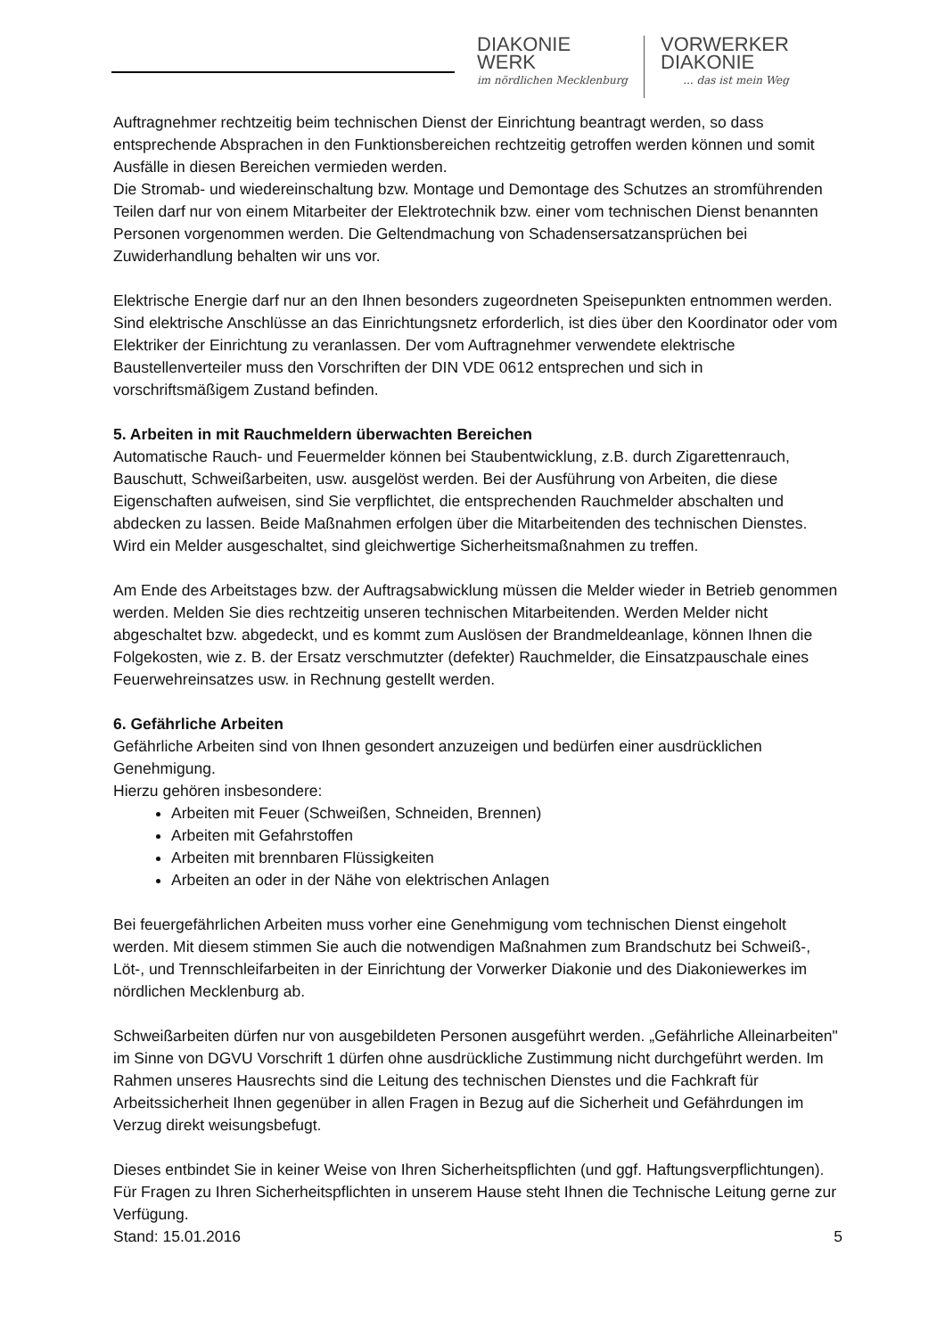DIAKONIE
WERK
im nördlichen Mecklenburg
VORWERKER
DIAKONIE... das ist mein Weg
Auftragnehmer rechtzeitig beim technischen Dienst der Einrichtung beantragt werden, so dass entsprechende Absprachen in den Funktionsbereichen rechtzeitig getroffen werden können und somit Ausfälle in diesen Bereichen vermieden werden.
Die Stromab- und wiedereinschaltung bzw. Montage und Demontage des Schutzes an stromführenden Teilen darf nur von einem Mitarbeiter der Elektrotechnik bzw. einer vom technischen Dienst benannten Personen vorgenommen werden. Die Geltendmachung von Schadensersatzansprüchen bei Zuwiderhandlung behalten wir uns vor.
Elektrische Energie darf nur an den Ihnen besonders zugeordneten Speisepunkten entnommen werden. Sind elektrische Anschlüsse an das Einrichtungsnetz erforderlich, ist dies über den Koordinator oder vom Elektriker der Einrichtung zu veranlassen. Der vom Auftragnehmer verwendete elektrische Baustellenverteiler muss den Vorschriften der DIN VDE 0612 entsprechen und sich in vorschriftsmäßigem Zustand befinden.
5. Arbeiten in mit Rauchmeldern überwachten Bereichen
Automatische Rauch- und Feuermelder können bei Staubentwicklung, z.B. durch Zigarettenrauch, Bauschutt, Schweißarbeiten, usw. ausgelöst werden. Bei der Ausführung von Arbeiten, die diese Eigenschaften aufweisen, sind Sie verpflichtet, die entsprechenden Rauchmelder abschalten und abdecken zu lassen. Beide Maßnahmen erfolgen über die Mitarbeitenden des technischen Dienstes. Wird ein Melder ausgeschaltet, sind gleichwertige Sicherheitsmaßnahmen zu treffen.
Am Ende des Arbeitstages bzw. der Auftragsabwicklung müssen die Melder wieder in Betrieb genommen werden. Melden Sie dies rechtzeitig unseren technischen Mitarbeitenden. Werden Melder nicht abgeschaltet bzw. abgedeckt, und es kommt zum Auslösen der Brandmeldeanlage, können Ihnen die Folgekosten, wie z. B. der Ersatz verschmutzter (defekter) Rauchmelder, die Einsatzpauschale eines Feuerwehreinsatzes usw. in Rechnung gestellt werden.
6. Gefährliche Arbeiten
Gefährliche Arbeiten sind von Ihnen gesondert anzuzeigen und bedürfen einer ausdrücklichen Genehmigung.
Hierzu gehören insbesondere:
Arbeiten mit Feuer (Schweißen, Schneiden, Brennen)
Arbeiten mit Gefahrstoffen
Arbeiten mit brennbaren Flüssigkeiten
Arbeiten an oder in der Nähe von elektrischen Anlagen
Bei feuergefährlichen Arbeiten muss vorher eine Genehmigung vom technischen Dienst eingeholt werden. Mit diesem stimmen Sie auch die notwendigen Maßnahmen zum Brandschutz bei Schweiß-, Löt-, und Trennschleifarbeiten in der Einrichtung der Vorwerker Diakonie und des Diakoniewerkes im nördlichen Mecklenburg ab.
Schweißarbeiten dürfen nur von ausgebildeten Personen ausgeführt werden. „Gefährliche Alleinarbeiten" im Sinne von DGVU Vorschrift 1 dürfen ohne ausdrückliche Zustimmung nicht durchgeführt werden. Im Rahmen unseres Hausrechts sind die Leitung des technischen Dienstes und die Fachkraft für Arbeitssicherheit Ihnen gegenüber in allen Fragen in Bezug auf die Sicherheit und Gefährdungen im Verzug direkt weisungsbefugt.
Dieses entbindet Sie in keiner Weise von Ihren Sicherheitspflichten (und ggf. Haftungsverpflichtungen). Für Fragen zu Ihren Sicherheitspflichten in unserem Hause steht Ihnen die Technische Leitung gerne zur Verfügung.
Stand: 15.01.2016 5